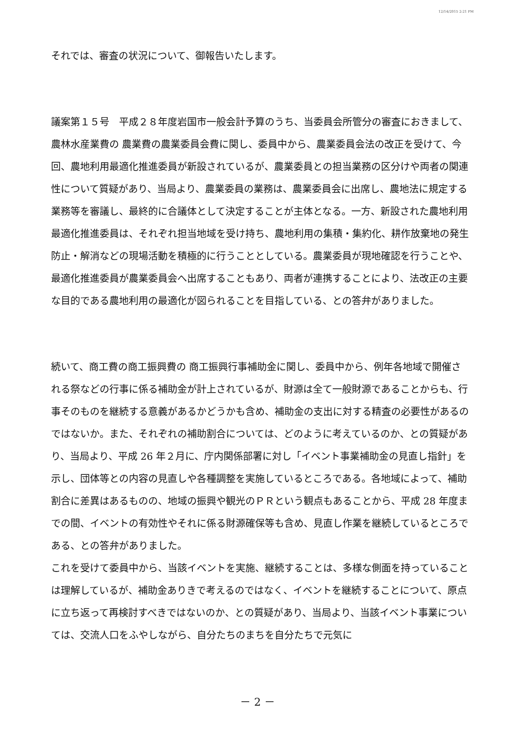12/14/2015 2:21 PM
それでは、審査の状況について、御報告いたします。
議案第１５号　平成２８年度岩国市一般会計予算のうち、当委員会所管分の審査におきまして、農林水産業費の 農業費の農業委員会費に関し、委員中から、農業委員会法の改正を受けて、今回、農地利用最適化推進委員が新設されているが、農業委員との担当業務の区分けや両者の関連性について質疑があり、当局より、農業委員の業務は、農業委員会に出席し、農地法に規定する業務等を審議し、最終的に合議体として決定することが主体となる。一方、新設された農地利用最適化推進委員は、それぞれ担当地域を受け持ち、農地利用の集積・集約化、耕作放棄地の発生防止・解消などの現場活動を積極的に行うこととしている。農業委員が現地確認を行うことや、最適化推進委員が農業委員会へ出席することもあり、両者が連携することにより、法改正の主要な目的である農地利用の最適化が図られることを目指している、との答弁がありました。
続いて、商工費の商工振興費の 商工振興行事補助金に関し、委員中から、例年各地域で開催される祭などの行事に係る補助金が計上されているが、財源は全て一般財源であることからも、行事そのものを継続する意義があるかどうかも含め、補助金の支出に対する精査の必要性があるのではないか。また、それぞれの補助割合については、どのように考えているのか、との質疑があり、当局より、平成 26 年２月に、庁内関係部署に対し「イベント事業補助金の見直し指針」を示し、団体等との内容の見直しや各種調整を実施しているところである。各地域によって、補助割合に差異はあるものの、地域の振興や観光のＰＲという観点もあることから、平成 28 年度までの間、イベントの有効性やそれに係る財源確保等も含め、見直し作業を継続しているところである、との答弁がありました。
これを受けて委員中から、当該イベントを実施、継続することは、多様な側面を持っていることは理解しているが、補助金ありきで考えるのではなく、イベントを継続することについて、原点に立ち返って再検討すべきではないのか、との質疑があり、当局より、当該イベント事業については、交流人口をふやしながら、自分たちのまちを自分たちで元気に
－ 2 －